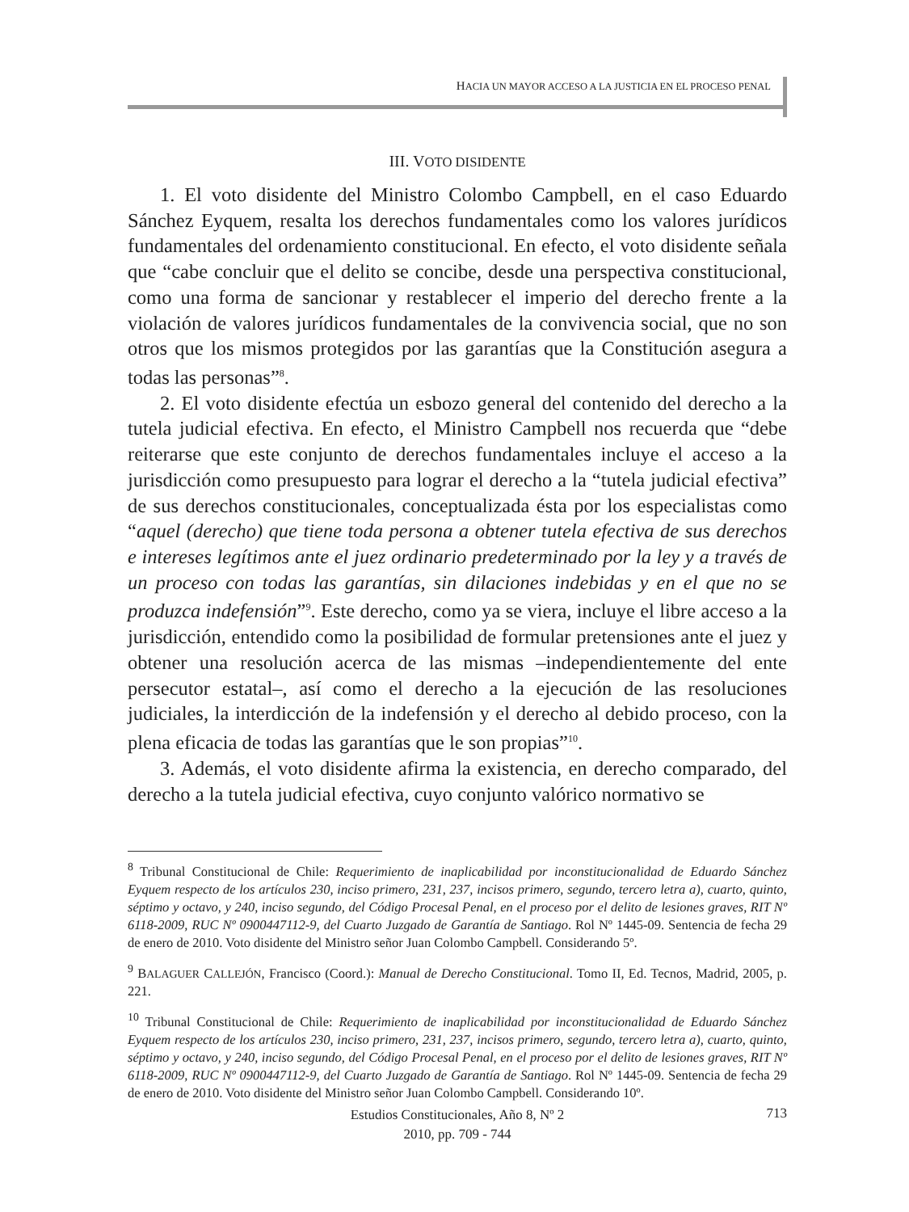HACIA UN MAYOR ACCESO A LA JUSTICIA EN EL PROCESO PENAL
III. VOTO DISIDENTE
1. El voto disidente del Ministro Colombo Campbell, en el caso Eduardo Sánchez Eyquem, resalta los derechos fundamentales como los valores jurídicos fundamentales del ordenamiento constitucional. En efecto, el voto disidente señala que “cabe concluir que el delito se concibe, desde una perspectiva constitucional, como una forma de sancionar y restablecer el imperio del derecho frente a la violación de valores jurídicos fundamentales de la convivencia social, que no son otros que los mismos protegidos por las garantías que la Constitución asegura a todas las personas”<sup>8</sup>.
2. El voto disidente efectúa un esbozo general del contenido del derecho a la tutela judicial efectiva. En efecto, el Ministro Campbell nos recuerda que “debe reiterarse que este conjunto de derechos fundamentales incluye el acceso a la jurisdicción como presupuesto para lograr el derecho a la “tutela judicial efectiva” de sus derechos constitucionales, conceptualizada ésta por los especialistas como “aquel (derecho) que tiene toda persona a obtener tutela efectiva de sus derechos e intereses legítimos ante el juez ordinario predeterminado por la ley y a través de un proceso con todas las garantías, sin dilaciones indebidas y en el que no se produzca indefensión”<sup>9</sup>. Este derecho, como ya se viera, incluye el libre acceso a la jurisdicción, entendido como la posibilidad de formular pretensiones ante el juez y obtener una resolución acerca de las mismas –independientemente del ente persecutor estatal–, así como el derecho a la ejecución de las resoluciones judiciales, la interdicción de la indefensión y el derecho al debido proceso, con la plena eficacia de todas las garantías que le son propias”<sup>10</sup>.
3. Además, el voto disidente afirma la existencia, en derecho comparado, del derecho a la tutela judicial efectiva, cuyo conjunto valórico normativo se
<sup>8</sup> Tribunal Constitucional de Chile: Requerimiento de inaplicabilidad por inconstitucionalidad de Eduardo Sánchez Eyquem respecto de los artículos 230, inciso primero, 231, 237, incisos primero, segundo, tercero letra a), cuarto, quinto, séptimo y octavo, y 240, inciso segundo, del Código Procesal Penal, en el proceso por el delito de lesiones graves, RIT Nº 6118-2009, RUC Nº 0900447112-9, del Cuarto Juzgado de Garantía de Santiago. Rol Nº 1445-09. Sentencia de fecha 29 de enero de 2010. Voto disidente del Ministro señor Juan Colombo Campbell. Considerando 5º.
<sup>9</sup> BALAGUER CALLEJÓN, Francisco (Coord.): Manual de Derecho Constitucional. Tomo II, Ed. Tecnos, Madrid, 2005, p. 221.
<sup>10</sup> Tribunal Constitucional de Chile: Requerimiento de inaplicabilidad por inconstitucionalidad de Eduardo Sánchez Eyquem respecto de los artículos 230, inciso primero, 231, 237, incisos primero, segundo, tercero letra a), cuarto, quinto, séptimo y octavo, y 240, inciso segundo, del Código Procesal Penal, en el proceso por el delito de lesiones graves, RIT Nº 6118-2009, RUC Nº 0900447112-9, del Cuarto Juzgado de Garantía de Santiago. Rol Nº 1445-09. Sentencia de fecha 29 de enero de 2010. Voto disidente del Ministro señor Juan Colombo Campbell. Considerando 10º.
Estudios Constitucionales, Año 8, Nº 2
2010, pp. 709 - 744
713